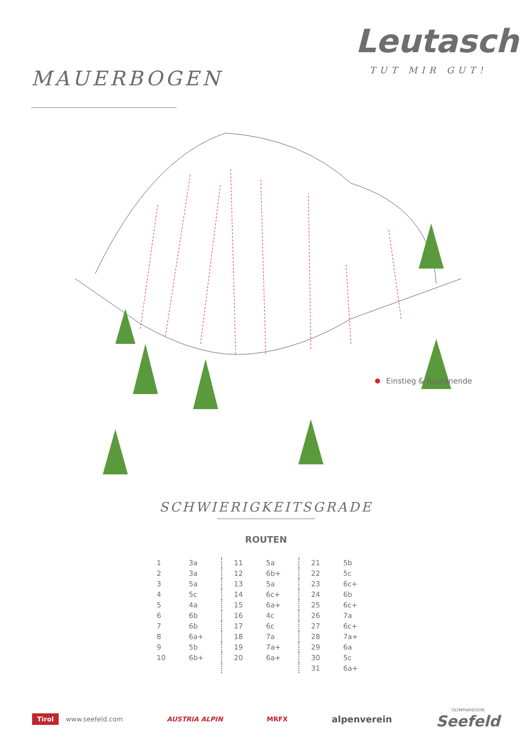MAUERBOGEN
Leutasch
TUT MIR GUT!
Einstieg & Routenende
SCHWIERIGKEITSGRADE
ROUTEN
| 1 | 3a | | 11 | 5a | | 21 | 5b |
| 2 | 3a | | 12 | 6b+ | | 22 | 5c |
| 3 | 5a | | 13 | 5a | | 23 | 6c+ |
| 4 | 5c | | 14 | 6c+ | | 24 | 6b |
| 5 | 4a | | 15 | 6a+ | | 25 | 6c+ |
| 6 | 6b | | 16 | 4c | | 26 | 7a |
| 7 | 6b | | 17 | 6c | | 27 | 6c+ |
| 8 | 6a+ | | 18 | 7a | | 28 | 7a+ |
| 9 | 5b | | 19 | 7a+ | | 29 | 6a |
| 10 | 6b+ | | 20 | 6a+ | | 30 | 5c |
| | | | | | | 31 | 6a+ |
Tirol www.seefeld.com AUSTRIA ALPIN MRFX
alpenverein
OLYMPIAREGION
Seefeld